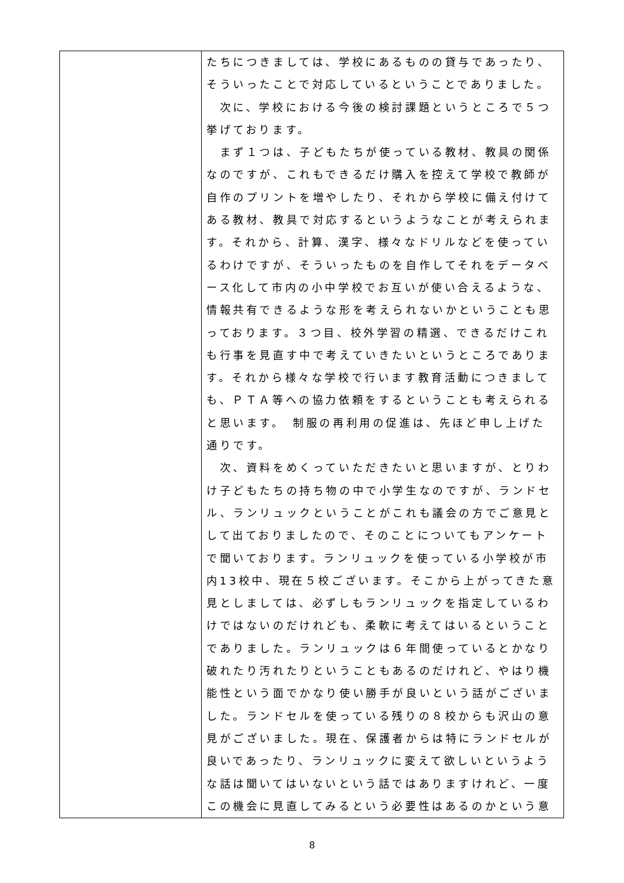| | たちにつきましては、学校にあるものの貸与であったり、そういったことで対応しているということでありました。 次に、学校における今後の検討課題というところで５つ挙げております。 まず１つは、子どもたちが使っている教材、教具の関係なのですが、これもできるだけ購入を控えて学校で教師が自作のプリントを増やしたり、それから学校に備え付けてある教材、教具で対応するというようなことが考えられます。それから、計算、漢字、様々なドリルなどを使っているわけですが、そういったものを自作してそれをデータベース化して市内の小中学校でお互いが使い合えるような、情報共有できるような形を考えられないかということも思っております。３つ目、校外学習の精選、できるだけこれも行事を見直す中で考えていきたいというところであります。それから様々な学校で行います教育活動につきましても、ＰＴＡ等への協力依頼をするということも考えられると思います。 制服の再利用の促進は、先ほど申し上げた通りです。 次、資料をめくっていただきたいと思いますが、とりわけ子どもたちの持ち物の中で小学生なのですが、ランドセル、ランリュックということがこれも議会の方でご意見として出ておりましたので、そのことについてもアンケートで聞いております。ランリュックを使っている小学校が市内13校中、現在５校ございます。そこから上がってきた意見としましては、必ずしもランリュックを指定しているわけではないのだけれども、柔軟に考えてはいるということでありました。ランリュックは６年間使っているとかなり破れたり汚れたりということもあるのだけれど、やはり機能性という面でかなり使い勝手が良いという話がございました。ランドセルを使っている残りの８校からも沢山の意見がございました。現在、保護者からは特にランドセルが良いであったり、ランリュックに変えて欲しいというような話は聞いてはいないという話ではありますけれど、一度この機会に見直してみるという必要性はあるのかという意 |
8